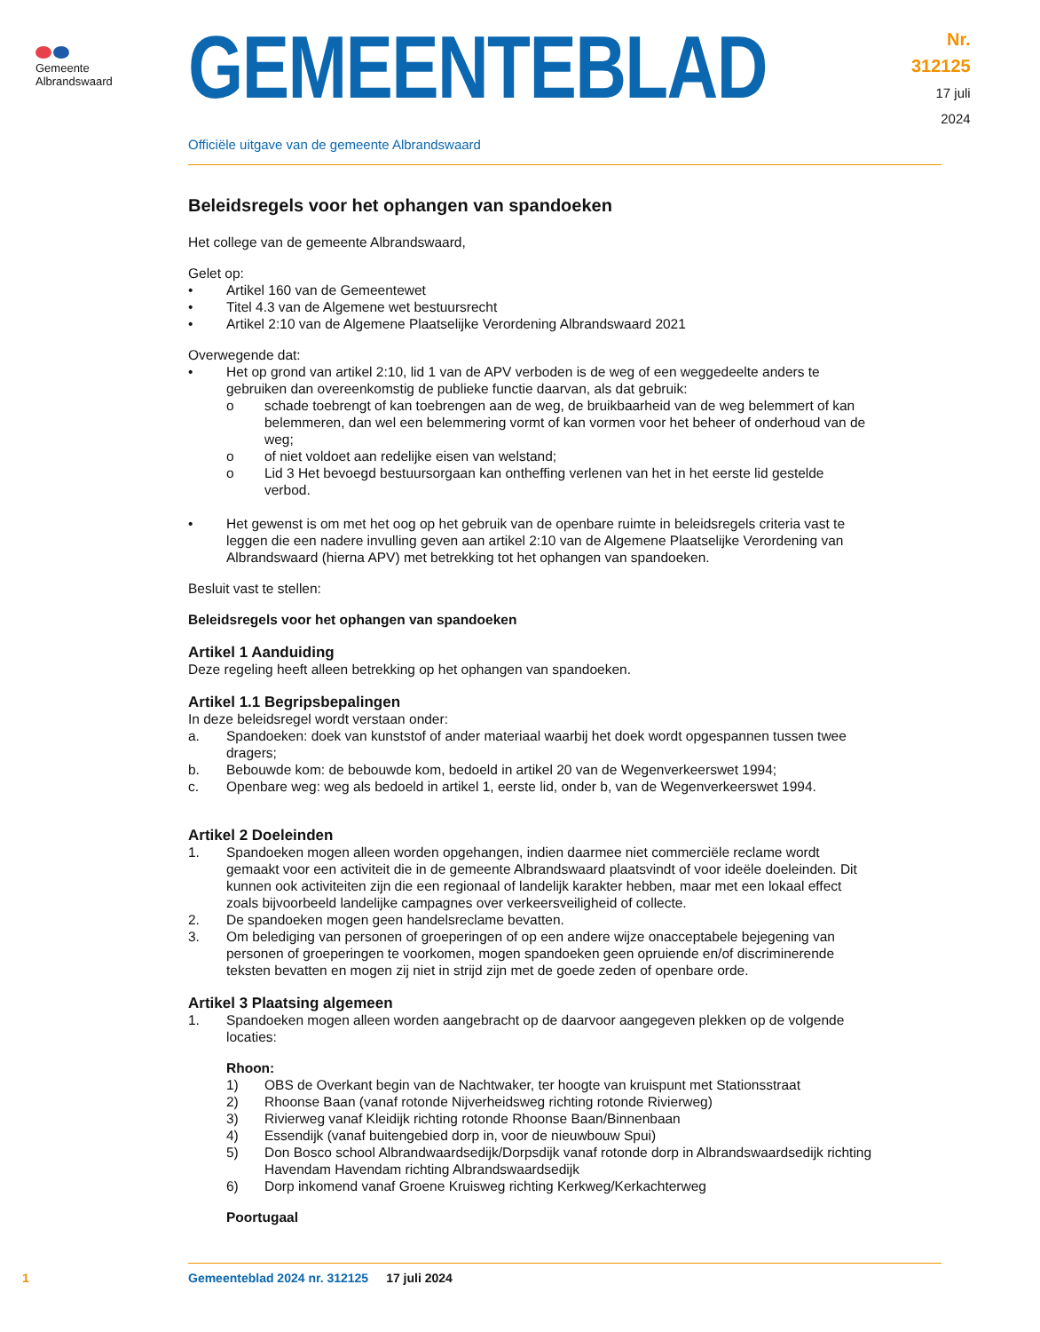Gemeente
Albrandswaard
GEMEENTEBLAD
Nr. 312125
17 juli
2024
Officiële uitgave van de gemeente Albrandswaard
Beleidsregels voor het ophangen van spandoeken
Het college van de gemeente Albrandswaard,
Gelet op:
• Artikel 160 van de Gemeentewet
• Titel 4.3 van de Algemene wet bestuursrecht
• Artikel 2:10 van de Algemene Plaatselijke Verordening Albrandswaard 2021
Overwegende dat:
• Het op grond van artikel 2:10, lid 1 van de APV verboden is de weg of een weggedeelte anders te gebruiken dan overeenkomstig de publieke functie daarvan, als dat gebruik:
o schade toebrengt of kan toebrengen aan de weg, de bruikbaarheid van de weg belemmert of kan belemmeren, dan wel een belemmering vormt of kan vormen voor het beheer of onderhoud van de weg;
o of niet voldoet aan redelijke eisen van welstand;
o Lid 3 Het bevoegd bestuursorgaan kan ontheffing verlenen van het in het eerste lid gestelde verbod.
• Het gewenst is om met het oog op het gebruik van de openbare ruimte in beleidsregels criteria vast te leggen die een nadere invulling geven aan artikel 2:10 van de Algemene Plaatselijke Verordening van Albrandswaard (hierna APV) met betrekking tot het ophangen van spandoeken.
Besluit vast te stellen:
Beleidsregels voor het ophangen van spandoeken
Artikel 1 Aanduiding
Deze regeling heeft alleen betrekking op het ophangen van spandoeken.
Artikel 1.1 Begripsbepalingen
In deze beleidsregel wordt verstaan onder:
a. Spandoeken: doek van kunststof of ander materiaal waarbij het doek wordt opgespannen tussen twee dragers;
b. Bebouwde kom: de bebouwde kom, bedoeld in artikel 20 van de Wegenverkeerswet 1994;
c. Openbare weg: weg als bedoeld in artikel 1, eerste lid, onder b, van de Wegenverkeerswet 1994.
Artikel 2 Doeleinden
1. Spandoeken mogen alleen worden opgehangen, indien daarmee niet commerciële reclame wordt gemaakt voor een activiteit die in de gemeente Albrandswaard plaatsvindt of voor ideële doeleinden. Dit kunnen ook activiteiten zijn die een regionaal of landelijk karakter hebben, maar met een lokaal effect zoals bijvoorbeeld landelijke campagnes over verkeersveiligheid of collecte.
2. De spandoeken mogen geen handelsreclame bevatten.
3. Om belediging van personen of groeperingen of op een andere wijze onacceptabele bejegening van personen of groeperingen te voorkomen, mogen spandoeken geen opruiende en/of discriminerende teksten bevatten en mogen zij niet in strijd zijn met de goede zeden of openbare orde.
Artikel 3 Plaatsing algemeen
1. Spandoeken mogen alleen worden aangebracht op de daarvoor aangegeven plekken op de volgende locaties:
Rhoon:
1) OBS de Overkant begin van de Nachtwaker, ter hoogte van kruispunt met Stationsstraat
2) Rhoonse Baan (vanaf rotonde Nijverheidsweg richting rotonde Rivierweg)
3) Rivierweg vanaf Kleidijk richting rotonde Rhoonse Baan/Binnenbaan
4) Essendijk (vanaf buitengebied dorp in, voor de nieuwbouw Spui)
5) Don Bosco school Albrandwaardsedijk/Dorpsdijk vanaf rotonde dorp in Albrandswaardsedijk richting Havendam Havendam richting Albrandswaardsedijk
6) Dorp inkomend vanaf Groene Kruisweg richting Kerkweg/Kerkachterweg
Poortugaal
1 Gemeenteblad 2024 nr. 312125 17 juli 2024